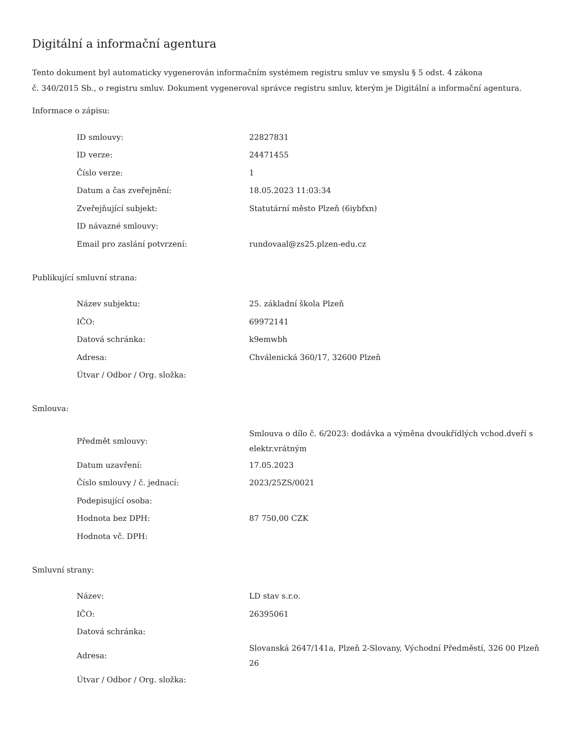Digitální a informační agentura
Tento dokument byl automaticky vygenerován informačním systémem registru smluv ve smyslu § 5 odst. 4 zákona
č. 340/2015 Sb., o registru smluv. Dokument vygeneroval správce registru smluv, kterým je Digitální a informační agentura.
Informace o zápisu:
| ID smlouvy: | 22827831 |
| ID verze: | 24471455 |
| Číslo verze: | 1 |
| Datum a čas zveřejnění: | 18.05.2023 11:03:34 |
| Zveřejňující subjekt: | Statutární město Plzeň (6iybfxn) |
| ID návazné smlouvy: | |
| Email pro zaslání potvrzení: | rundovaal@zs25.plzen-edu.cz |
Publikující smluvní strana:
| Název subjektu: | 25. základní škola Plzeň |
| IČO: | 69972141 |
| Datová schránka: | k9emwbh |
| Adresa: | Chválenická 360/17, 32600 Plzeň |
| Útvar / Odbor / Org. složka: | |
Smlouva:
| Předmět smlouvy: | Smlouva o dílo č. 6/2023: dodávka a výměna dvoukřídlých vchod.dveří s elektr.vrátným |
| Datum uzavření: | 17.05.2023 |
| Číslo smlouvy / č. jednací: | 2023/25ZS/0021 |
| Podepisující osoba: | |
| Hodnota bez DPH: | 87 750,00 CZK |
| Hodnota vč. DPH: | |
Smluvní strany:
| Název: | LD stav s.r.o. |
| IČO: | 26395061 |
| Datová schránka: | |
| Adresa: | Slovanská 2647/141a, Plzeň 2-Slovany, Východní Předměstí, 326 00 Plzeň 26 |
| Útvar / Odbor / Org. složka: | |